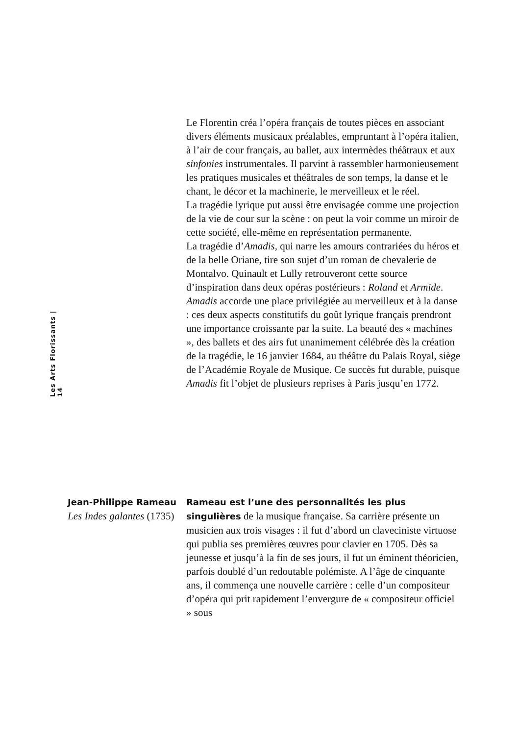Les Arts Florissants | 14
Le Florentin créa l’opéra français de toutes pièces en associant divers éléments musicaux préalables, empruntant à l’opéra italien, à l’air de cour français, au ballet, aux intermèdes théâtraux et aux sinfonies instrumentales. Il parvint à rassembler harmonieusement les pratiques musicales et théâtrales de son temps, la danse et le chant, le décor et la machinerie, le merveilleux et le réel.
La tragédie lyrique put aussi être envisagée comme une projection de la vie de cour sur la scène : on peut la voir comme un miroir de cette société, elle-même en représentation permanente.
La tragédie d’Amadis, qui narre les amours contrariées du héros et de la belle Oriane, tire son sujet d’un roman de chevalerie de Montalvo. Quinault et Lully retrouveront cette source d’inspiration dans deux opéras postérieurs : Roland et Armide. Amadis accorde une place privilégiée au merveilleux et à la danse : ces deux aspects constitutifs du goût lyrique français prendront une importance croissante par la suite. La beauté des « machines », des ballets et des airs fut unanimement célébrée dès la création de la tragédie, le 16 janvier 1684, au théâtre du Palais Royal, siège de l’Académie Royale de Musique. Ce succès fut durable, puisque Amadis fit l’objet de plusieurs reprises à Paris jusqu’en 1772.
Jean-Philippe Rameau
Les Indes galantes (1735)
Rameau est l’une des personnalités les plus singulières de la musique française. Sa carrière présente un musicien aux trois visages : il fut d’abord un claveciniste virtuose qui publia ses premières œuvres pour clavier en 1705. Dès sa jeunesse et jusqu’à la fin de ses jours, il fut un éminent théoricien, parfois doublé d’un redoutable polémiste. A l’âge de cinquante ans, il commença une nouvelle carrière : celle d’un compositeur d’opéra qui prit rapidement l’envergure de « compositeur officiel » sous